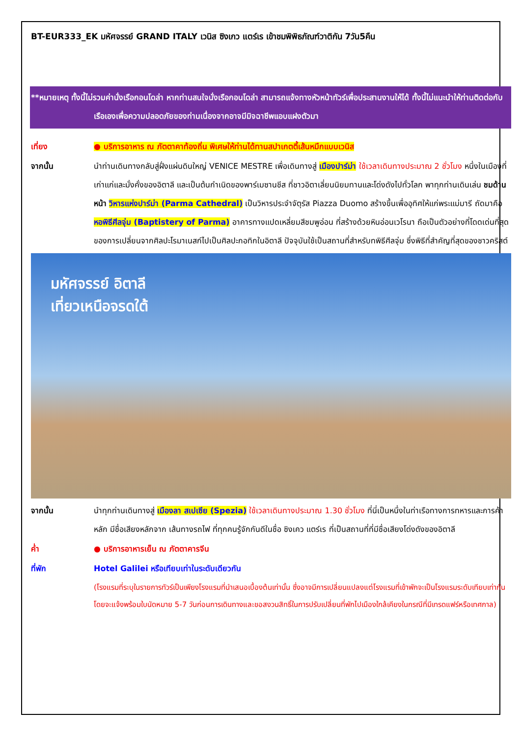BT-EUR333_EK มหัศจรรย์ GRAND ITALY เวนิส ซิงเกว แตร์เร เข้าชมพิพิธภัณฑ์วาติกัน 7วัน5คืน
**หมายเหตุ ทั้งนี้ไม่รวมค่านั่งเรือกอนโดล่า หากท่านสนใจนั่งเรือกอนโดล่า สามารถแจ้งทางหัวหน้าทัวร์เพื่อประสานงานให้ได้ ทั้งนี้ไม่แนะนำให้ท่านติดต่อกับเรือเองเพื่อความปลอดภัยของท่านเนื่องจากอาจมีมิจฉาชีพแอบแฝงตัวมา
เที่ยง ● บริการอาหาร ณ ภัตตาคาท้องถิ่น พิเศษให้ท่านได้ทานสปาเกตตี้เส้นหมึกแบบเวนิส
จากนั้น นำท่านเดินทางกลับสู่ฝั่งแผ่นดินใหญ่ VENICE MESTRE เพื่อเดินทางสู่ เมืองปาร์ม่า ใช้เวลาเดินทางประมาณ 2 ชั่วโมง หนึ่งในเมืองที่เก่าแก่และมั่งคั่งของอิตาลี และเป็นต้นกำเนิดของพาร์เมซานชีส ที่ชาวอิตาเลี่ยนนิยมทานและโด่งดังไปทั่วโลก พาทุกท่านเดินเล่น ชมด้านหน้า วิหารแห่งปาร์ม่า (Parma Cathedral) เป็นวิหารประจำจัตุรัส Piazza Duomo สร้างขึ้นเพื่ออุทิศให้แก่พระแม่มารี ถัดมาคือ หอพิธีศีลจุ่ม (Baptistery of Parma) อาคารทางแปดเหลี่ยมสีชมพูอ่อน ที่สร้างด้วยหินอ่อนเวโรนา ถือเป็นตัวอย่างที่โดดเด่นที่สุดของการเปลี่ยนจากศิลปะโรมาเนสก์ไปเป็นศิลปะกอทิกในอิตาลี ปัจจุบันใช้เป็นสถานที่สำหรับทพิธีศีลจุ่ม ซึ่งพิธีที่สำคัญที่สุดของชาวคริสต์
มหัศจรรย์ อิตาลี
เที่ยวเหนือจรดใต้
จากนั้น นำทุกท่านเดินทางสู่ เมืองลา สเปเซีย (Spezia) ใช้เวลาเดินทางประมาณ 1.30 ชั่วโมง ที่นี่เป็นหนึ่งในท่าเรือทางการทหารและการค้าหลัก มีชื่อเสียงหลักจาก เส้นทางรถไฟ ที่ทุกคนรู้จักกันดีในชื่อ ซิงเคว แตร์เร ที่เป็นสถานที่ที่มีชื่อเสียงโด่งดังของอิตาลี
ค่ำ ● บริการอาหารเย็น ณ ภัตตาคารจีน
ที่พัก Hotel Galilei หรือเทียบเท่าในระดับเดียวกัน
(โรงแรมที่ระบุในรายการทัวร์เป็นเพียงโรงแรมที่นำเสนอเบื้องต้นเท่านั้น ซึ่งอาจมีการเปลี่ยนแปลงแต่โรงแรมที่เข้าพักจะเป็นโรงแรมระดับเทียบเท่ากัน โดยจะแจ้งพร้อมใบนัดหมาย 5-7 วันก่อนการเดินทางและขอสงวนสิทธิ์ในการปรับเปลี่ยนที่พักไปเมืองใกล้เคียงในกรณีที่มีเทรดแฟร์หรือเทศกาล)